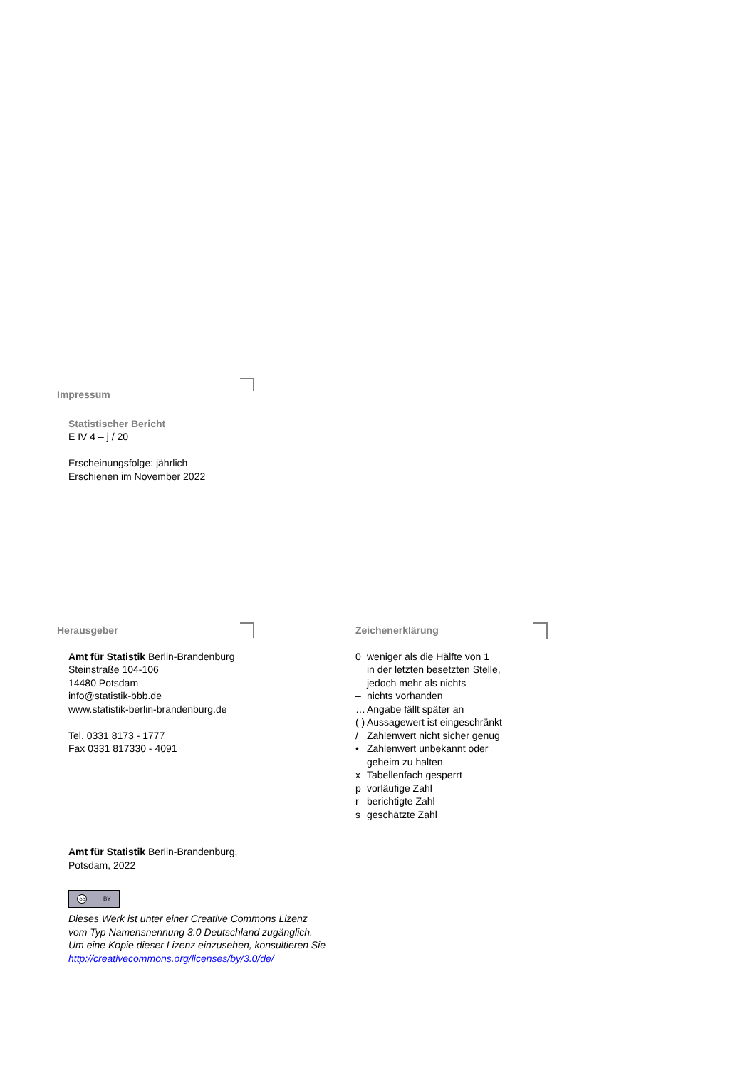Impressum
Statistischer Bericht
E IV 4 – j / 20
Erscheinungsfolge: jährlich
Erschienen im November 2022
Herausgeber
Amt für Statistik Berlin-Brandenburg
Steinstraße 104-106
14480 Potsdam
info@statistik-bbb.de
www.statistik-berlin-brandenburg.de
Tel. 0331 8173 - 1777
Fax 0331 817330 - 4091
Zeichenerklärung
| 0 | weniger als die Hälfte von 1 in der letzten besetzten Stelle, jedoch mehr als nichts |
| – | nichts vorhanden |
| … | Angabe fällt später an |
| ( ) | Aussagewert ist eingeschränkt |
| / | Zahlenwert nicht sicher genug |
| • | Zahlenwert unbekannt oder geheim zu halten |
| x | Tabellenfach gesperrt |
| p | vorläufige Zahl |
| r | berichtigte Zahl |
| s | geschätzte Zahl |
Amt für Statistik Berlin-Brandenburg,
Potsdam, 2022
cc BY
Dieses Werk ist unter einer Creative Commons Lizenz
vom Typ Namensnennung 3.0 Deutschland zugänglich.
Um eine Kopie dieser Lizenz einzusehen, konsultieren Sie
http://creativecommons.org/licenses/by/3.0/de/